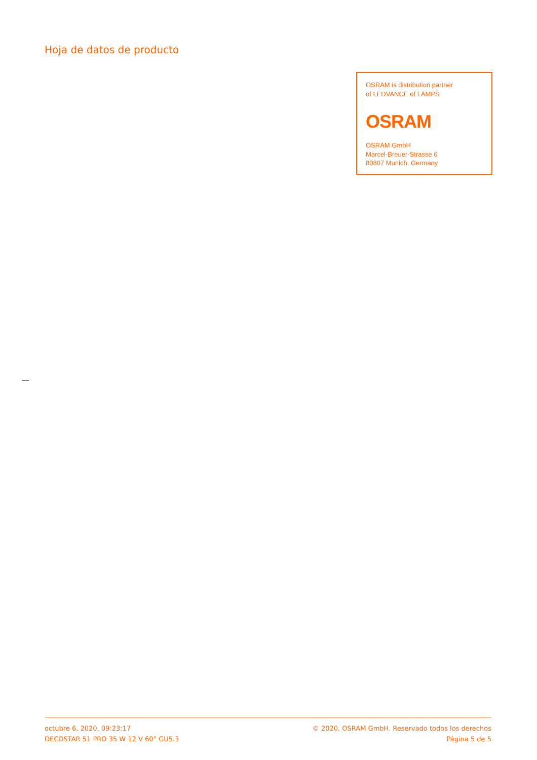Hoja de datos de producto
OSRAM is distribution partner
of LEDVANCE of LAMPS
OSRAM
OSRAM GmbH
Marcel-Breuer-Strasse 6
80807 Munich, Germany
octubre 6, 2020, 09:23:17
DECOSTAR 51 PRO 35 W 12 V 60° GU5.3
© 2020, OSRAM GmbH. Reservado todos los derechos
Página 5 de 5